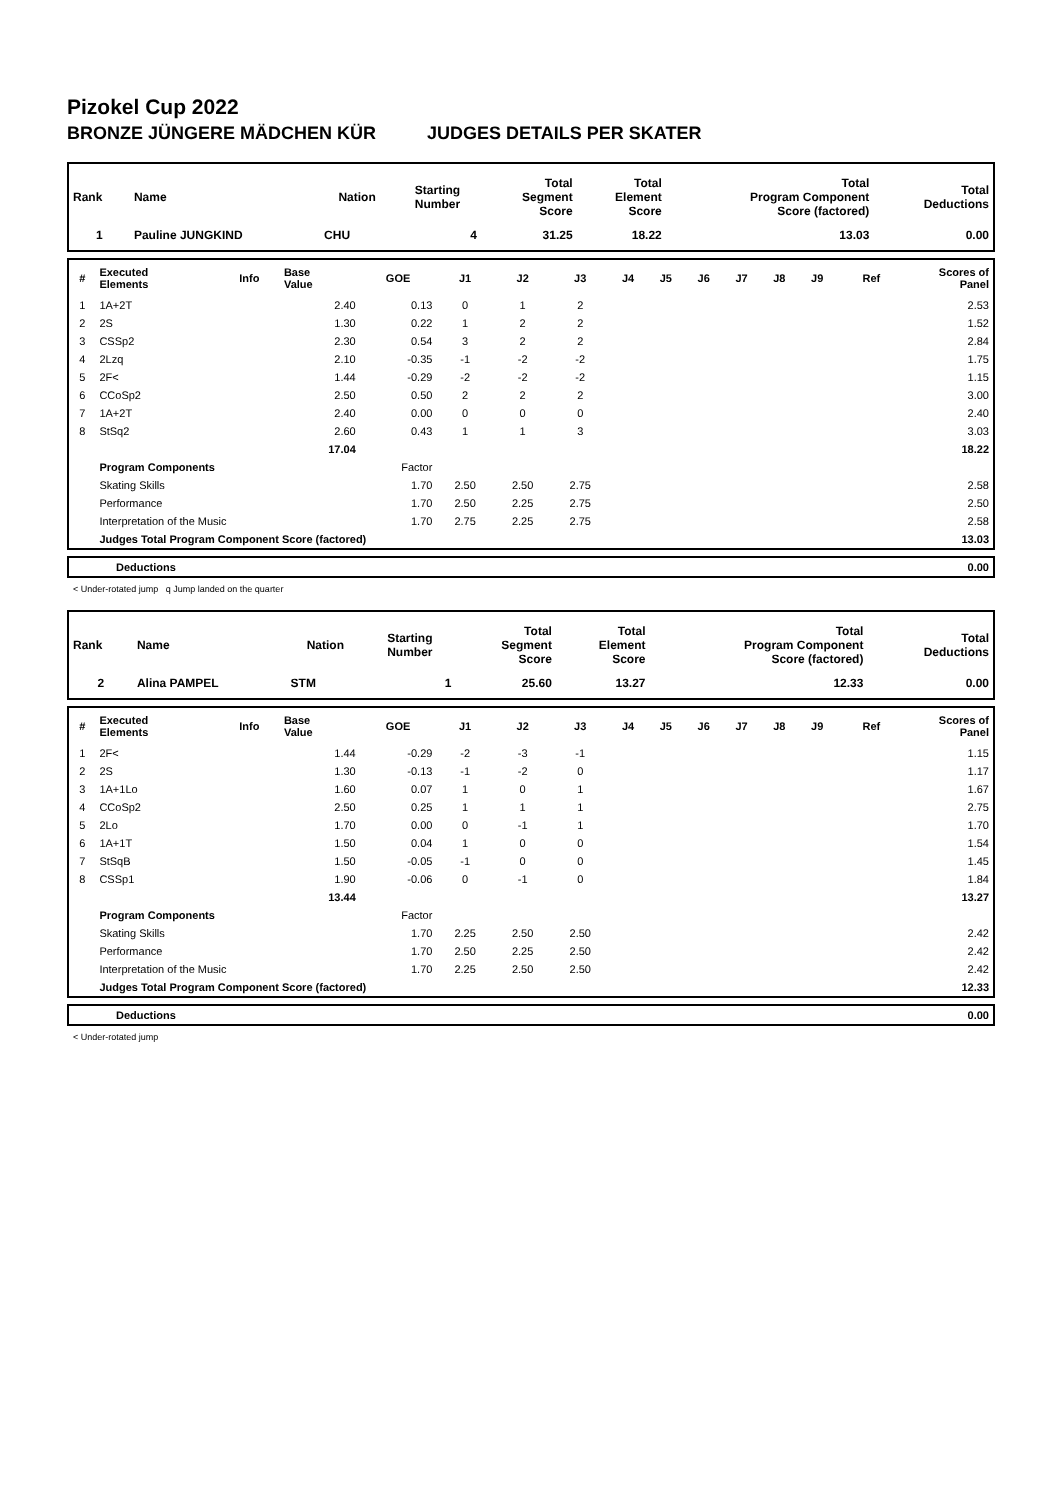Pizokel Cup 2022
BRONZE JÜNGERE MÄDCHEN KÜR JUDGES DETAILS PER SKATER
| Rank | Name | Nation | Starting Number | Total Segment Score | Total Element Score | Total Program Component Score (factored) | Total Deductions |
| --- | --- | --- | --- | --- | --- | --- | --- |
| 1 | Pauline JUNGKIND | CHU | 4 | 31.25 | 18.22 | 13.03 | 0.00 |
| # | Executed Elements | Info | Base Value | GOE | J1 | J2 | J3 | J4 | J5 | J6 | J7 | J8 | J9 | Ref | Scores of Panel |
| --- | --- | --- | --- | --- | --- | --- | --- | --- | --- | --- | --- | --- | --- | --- | --- |
| 1 | 1A+2T | | 2.40 | 0.13 | 0 | 1 | 2 | | | | | | | | 2.53 |
| 2 | 2S | | 1.30 | 0.22 | 1 | 2 | 2 | | | | | | | | 1.52 |
| 3 | CSSp2 | | 2.30 | 0.54 | 3 | 2 | 2 | | | | | | | | 2.84 |
| 4 | 2Lzq | | 2.10 | -0.35 | -1 | -2 | -2 | | | | | | | | 1.75 |
| 5 | 2F< | | 1.44 | -0.29 | -2 | -2 | -2 | | | | | | | | 1.15 |
| 6 | CCoSp2 | | 2.50 | 0.50 | 2 | 2 | 2 | | | | | | | | 3.00 |
| 7 | 1A+2T | | 2.40 | 0.00 | 0 | 0 | 0 | | | | | | | | 2.40 |
| 8 | StSq2 | | 2.60 | 0.43 | 1 | 1 | 3 | | | | | | | | 3.03 |
| | | | 17.04 | | | | | | | | | | | | 18.22 |
| | Program Components | | | Factor | | | | | | | | | | | |
| | Skating Skills | | | 1.70 | 2.50 | 2.50 | 2.75 | | | | | | | | 2.58 |
| | Performance | | | 1.70 | 2.50 | 2.25 | 2.75 | | | | | | | | 2.50 |
| | Interpretation of the Music | | | 1.70 | 2.75 | 2.25 | 2.75 | | | | | | | | 2.58 |
| | Judges Total Program Component Score (factored) | | | | | | | | | | | | | | 13.03 |
| | Deductions | 0.00 |
< Under-rotated jump q Jump landed on the quarter
| Rank | Name | Nation | Starting Number | Total Segment Score | Total Element Score | Total Program Component Score (factored) | Total Deductions |
| --- | --- | --- | --- | --- | --- | --- | --- |
| 2 | Alina PAMPEL | STM | 1 | 25.60 | 13.27 | 12.33 | 0.00 |
| # | Executed Elements | Info | Base Value | GOE | J1 | J2 | J3 | J4 | J5 | J6 | J7 | J8 | J9 | Ref | Scores of Panel |
| --- | --- | --- | --- | --- | --- | --- | --- | --- | --- | --- | --- | --- | --- | --- | --- |
| 1 | 2F< | | 1.44 | -0.29 | -2 | -3 | -1 | | | | | | | | 1.15 |
| 2 | 2S | | 1.30 | -0.13 | -1 | -2 | 0 | | | | | | | | 1.17 |
| 3 | 1A+1Lo | | 1.60 | 0.07 | 1 | 0 | 1 | | | | | | | | 1.67 |
| 4 | CCoSp2 | | 2.50 | 0.25 | 1 | 1 | 1 | | | | | | | | 2.75 |
| 5 | 2Lo | | 1.70 | 0.00 | 0 | -1 | 1 | | | | | | | | 1.70 |
| 6 | 1A+1T | | 1.50 | 0.04 | 1 | 0 | 0 | | | | | | | | 1.54 |
| 7 | StSqB | | 1.50 | -0.05 | -1 | 0 | 0 | | | | | | | | 1.45 |
| 8 | CSSp1 | | 1.90 | -0.06 | 0 | -1 | 0 | | | | | | | | 1.84 |
| | | | 13.44 | | | | | | | | | | | | 13.27 |
| | Program Components | | | Factor | | | | | | | | | | | |
| | Skating Skills | | | 1.70 | 2.25 | 2.50 | 2.50 | | | | | | | | 2.42 |
| | Performance | | | 1.70 | 2.50 | 2.25 | 2.50 | | | | | | | | 2.42 |
| | Interpretation of the Music | | | 1.70 | 2.25 | 2.50 | 2.50 | | | | | | | | 2.42 |
| | Judges Total Program Component Score (factored) | | | | | | | | | | | | | | 12.33 |
| | Deductions | 0.00 |
< Under-rotated jump